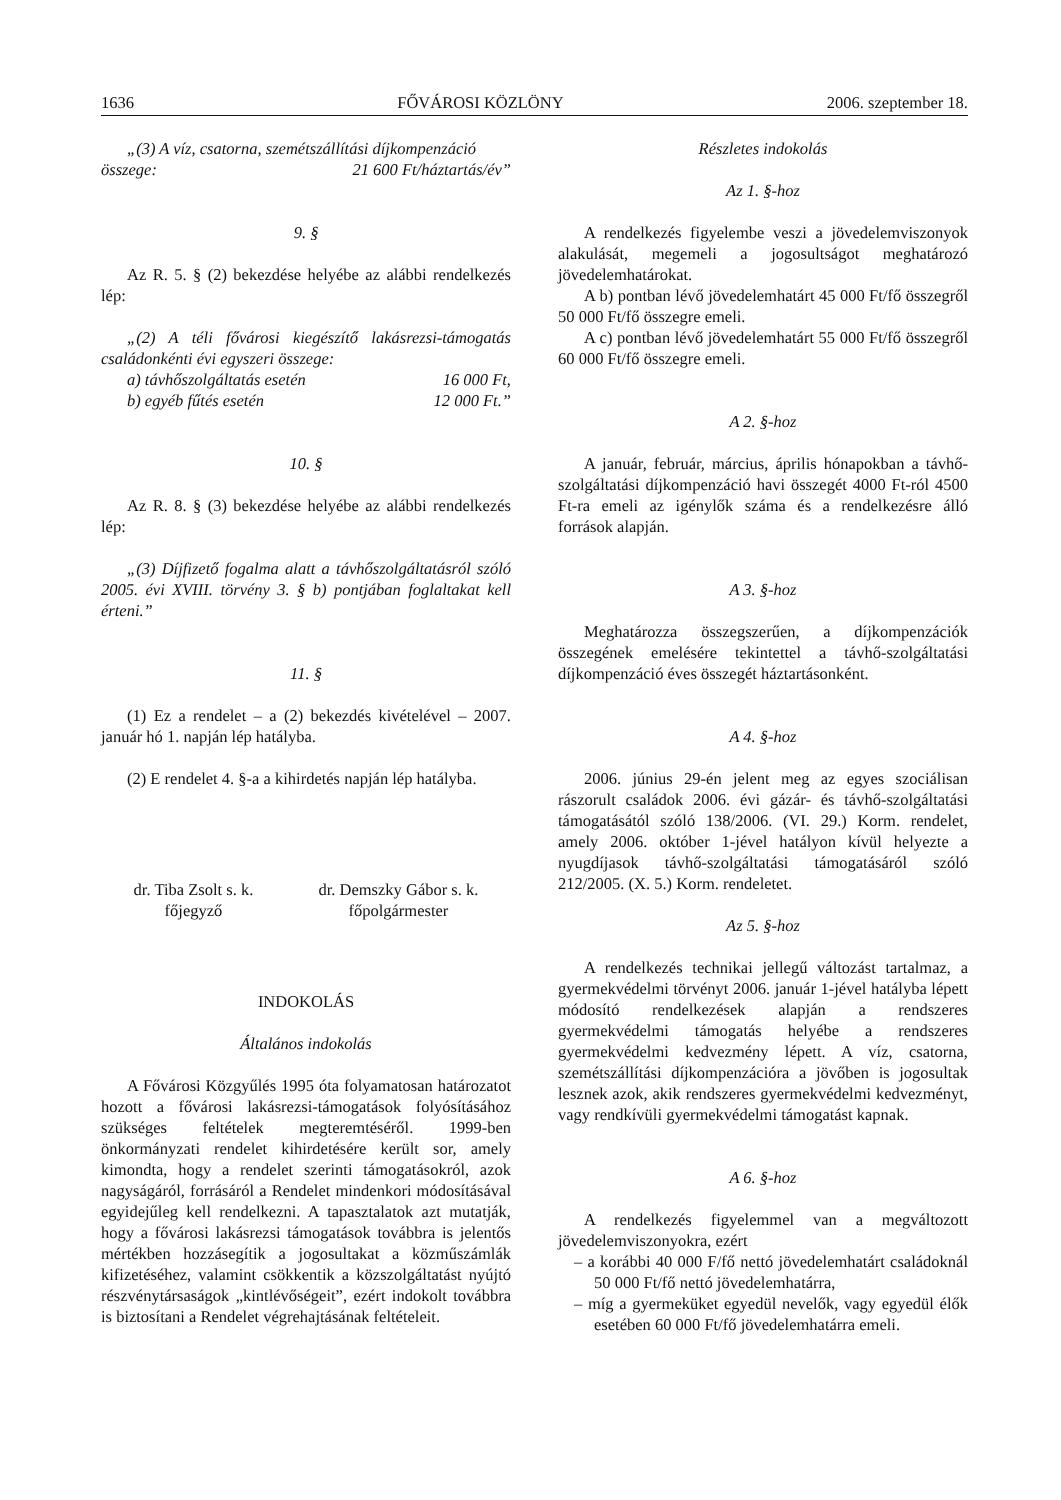1636 FŐVÁROSI KÖZLÖNY 2006. szeptember 18.
„(3) A víz, csatorna, szemétszállítási díjkompenzáció
összege: 21 600 Ft/háztartás/év”
9. §
Az R. 5. § (2) bekezdése helyébe az alábbi rendelkezés lép:
„(2) A téli fővárosi kiegészítő lakásrezsi-támogatás családonkénti évi egyszeri összege:
a) távhőszolgáltatás esetén 16 000 Ft,
b) egyéb fűtés esetén 12 000 Ft.”
10. §
Az R. 8. § (3) bekezdése helyébe az alábbi rendelkezés lép:
„(3) Díjfizető fogalma alatt a távhőszolgáltatásról szóló 2005. évi XVIII. törvény 3. § b) pontjában foglaltakat kell érteni.”
11. §
(1) Ez a rendelet – a (2) bekezdés kivételével – 2007. január hó 1. napján lép hatályba.
(2) E rendelet 4. §-a a kihirdetés napján lép hatályba.
dr. Tiba Zsolt s. k.
főjegyző
dr. Demszky Gábor s. k.
főpolgármester
INDOKOLÁS
Általános indokolás
A Fővárosi Közgyűlés 1995 óta folyamatosan határozatot hozott a fővárosi lakásrezsi-támogatások folyósításához szükséges feltételek megteremtéséről. 1999-ben önkormányzati rendelet kihirdetésére került sor, amely kimondta, hogy a rendelet szerinti támogatásokról, azok nagyságáról, forrásáról a Rendelet mindenkori módosításával egyidejűleg kell rendelkezni. A tapasztalatok azt mutatják, hogy a fővárosi lakásrezsi támogatások továbbra is jelentős mértékben hozzásegítik a jogosultakat a közműszámlák kifizetéséhez, valamint csökkentik a közszolgáltatást nyújtó részvénytársaságok „kintlévőségeit”, ezért indokolt továbbra is biztosítani a Rendelet végrehajtásának feltételeit.
Részletes indokolás
Az 1. §-hoz
A rendelkezés figyelembe veszi a jövedelemviszonyok alakulását, megemeli a jogosultságot meghatározó jövedelemhatárokat.
A b) pontban lévő jövedelemhatárt 45 000 Ft/fő összegről 50 000 Ft/fő összegre emeli.
A c) pontban lévő jövedelemhatárt 55 000 Ft/fő összegről 60 000 Ft/fő összegre emeli.
A 2. §-hoz
A január, február, március, április hónapokban a távhő-szolgáltatási díjkompenzáció havi összegét 4000 Ft-ról 4500 Ft-ra emeli az igénylők száma és a rendelkezésre álló források alapján.
A 3. §-hoz
Meghatározza összegszerűen, a díjkompenzációk összegének emelésére tekintettel a távhő-szolgáltatási díjkompenzáció éves összegét háztartásonként.
A 4. §-hoz
2006. június 29-én jelent meg az egyes szociálisan rászorult családok 2006. évi gázár- és távhő-szolgáltatási támogatásától szóló 138/2006. (VI. 29.) Korm. rendelet, amely 2006. október 1-jével hatályon kívül helyezte a nyugdíjasok távhő-szolgáltatási támogatásáról szóló 212/2005. (X. 5.) Korm. rendeletet.
Az 5. §-hoz
A rendelkezés technikai jellegű változást tartalmaz, a gyermekvédelmi törvényt 2006. január 1-jével hatályba lépett módosító rendelkezések alapján a rendszeres gyermekvédelmi támogatás helyébe a rendszeres gyermekvédelmi kedvezmény lépett. A víz, csatorna, szemétszállítási díjkompenzációra a jövőben is jogosultak lesznek azok, akik rendszeres gyermekvédelmi kedvezményt, vagy rendkívüli gyermekvédelmi támogatást kapnak.
A 6. §-hoz
A rendelkezés figyelemmel van a megváltozott jövedelemviszonyokra, ezért
– a korábbi 40 000 F/fő nettó jövedelemhatárt családoknál 50 000 Ft/fő nettó jövedelemhatárra,
– míg a gyermeküket egyedül nevelők, vagy egyedül élők esetében 60 000 Ft/fő jövedelemhatárra emeli.